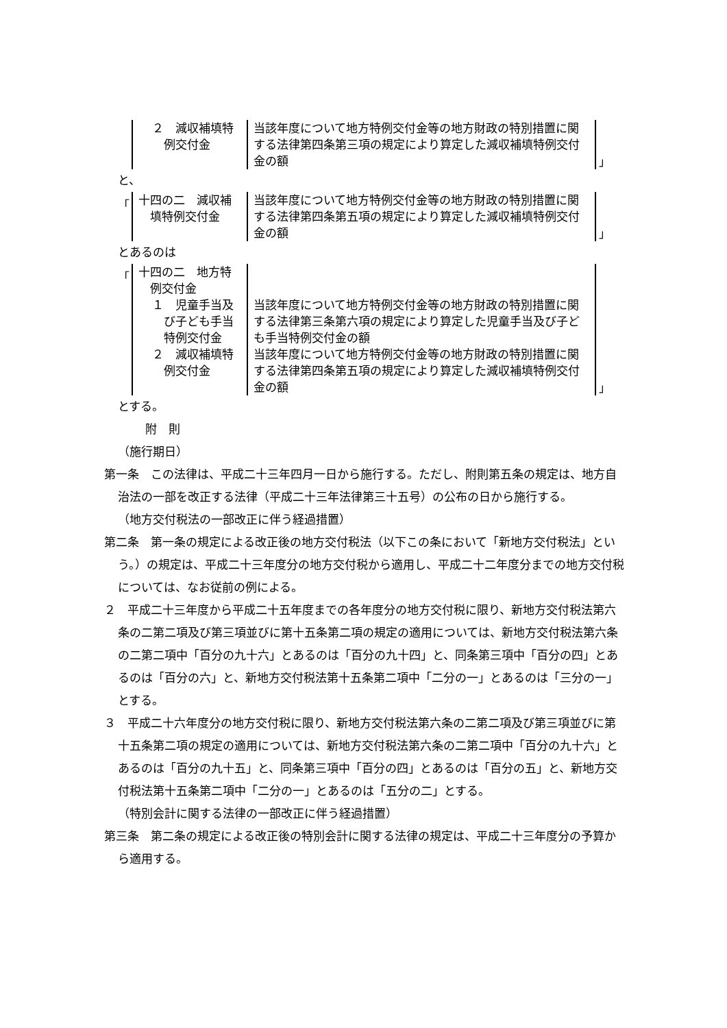| ２ 減収補填特 例交付金 | 当該年度について地方特例交付金等の地方財政の特別措置に関する法律第四条第三項の規定により算定した減収補填特例交付金の額 |
」
と、
「
| 十四の二 減収補 填特例交付金 | 当該年度について地方特例交付金等の地方財政の特別措置に関する法律第四条第五項の規定により算定した減収補填特例交付金の額 |
」
とあるのは
「
| 十四の二 地方特 例交付金 | |
| １ 児童手当及 び子ども手当 特例交付金 | 当該年度について地方特例交付金等の地方財政の特別措置に関する法律第三条第六項の規定により算定した児童手当及び子ども手当特例交付金の額 |
| ２ 減収補填特 例交付金 | 当該年度について地方特例交付金等の地方財政の特別措置に関する法律第四条第五項の規定により算定した減収補填特例交付金の額 |
」
とする。
附　則
（施行期日）
第一条　この法律は、平成二十三年四月一日から施行する。ただし、附則第五条の規定は、地方自治法の一部を改正する法律（平成二十三年法律第三十五号）の公布の日から施行する。
（地方交付税法の一部改正に伴う経過措置）
第二条　第一条の規定による改正後の地方交付税法（以下この条において「新地方交付税法」という。）の規定は、平成二十三年度分の地方交付税から適用し、平成二十二年度分までの地方交付税については、なお従前の例による。
２　平成二十三年度から平成二十五年度までの各年度分の地方交付税に限り、新地方交付税法第六条の二第二項及び第三項並びに第十五条第二項の規定の適用については、新地方交付税法第六条の二第二項中「百分の九十六」とあるのは「百分の九十四」と、同条第三項中「百分の四」とあるのは「百分の六」と、新地方交付税法第十五条第二項中「二分の一」とあるのは「三分の一」とする。
３　平成二十六年度分の地方交付税に限り、新地方交付税法第六条の二第二項及び第三項並びに第十五条第二項の規定の適用については、新地方交付税法第六条の二第二項中「百分の九十六」とあるのは「百分の九十五」と、同条第三項中「百分の四」とあるのは「百分の五」と、新地方交付税法第十五条第二項中「二分の一」とあるのは「五分の二」とする。
（特別会計に関する法律の一部改正に伴う経過措置）
第三条　第二条の規定による改正後の特別会計に関する法律の規定は、平成二十三年度分の予算から適用する。